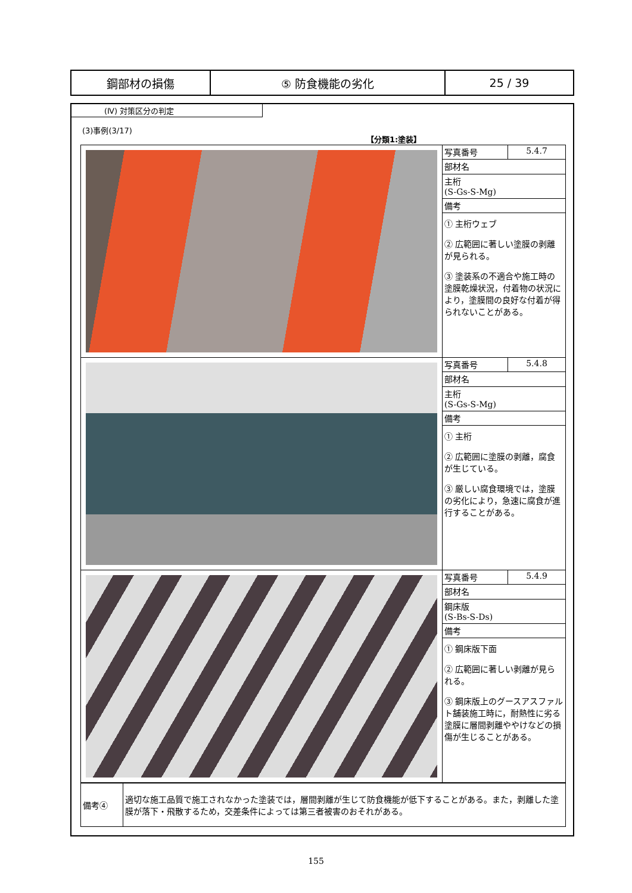| 鋼部材の損傷 | ⑤ 防食機能の劣化 | 25 / 39 |
(Ⅳ) 対策区分の判定
(3)事例(3/17)
【分類1:塗装】
| | 写真番号 | 5.4.7 |
| | 部材名 | |
| | 主桁 (S-Gs-S-Mg) | |
| | 備考 | |
| | ① 主桁ウェブ ② 広範囲に著しい塗膜の剥離が見られる。 ③ 塗装系の不適合や施工時の塗膜乾燥状況，付着物の状況により，塗膜間の良好な付着が得られないことがある。 | |
| | 写真番号 | 5.4.8 |
| | 部材名 | |
| | 主桁 (S-Gs-S-Mg) | |
| | 備考 | |
| | ① 主桁 ② 広範囲に塗膜の剥離，腐食が生じている。 ③ 厳しい腐食環境では，塗膜の劣化により，急速に腐食が進行することがある。 | |
| | 写真番号 | 5.4.9 |
| | 部材名 | |
| | 鋼床版 (S-Bs-S-Ds) | |
| | 備考 | |
| | ① 鋼床版下面 ② 広範囲に著しい剥離が見られる。 ③ 鋼床版上のグースアスファルト舗装施工時に，耐熱性に劣る塗膜に層間剥離ややけなどの損傷が生じることがある。 | |
| 備考④ | 適切な施工品質で施工されなかった塗装では，層間剥離が生じて防食機能が低下することがある。また，剥離した塗膜が落下・飛散するため，交差条件によっては第三者被害のおそれがある。 |
155